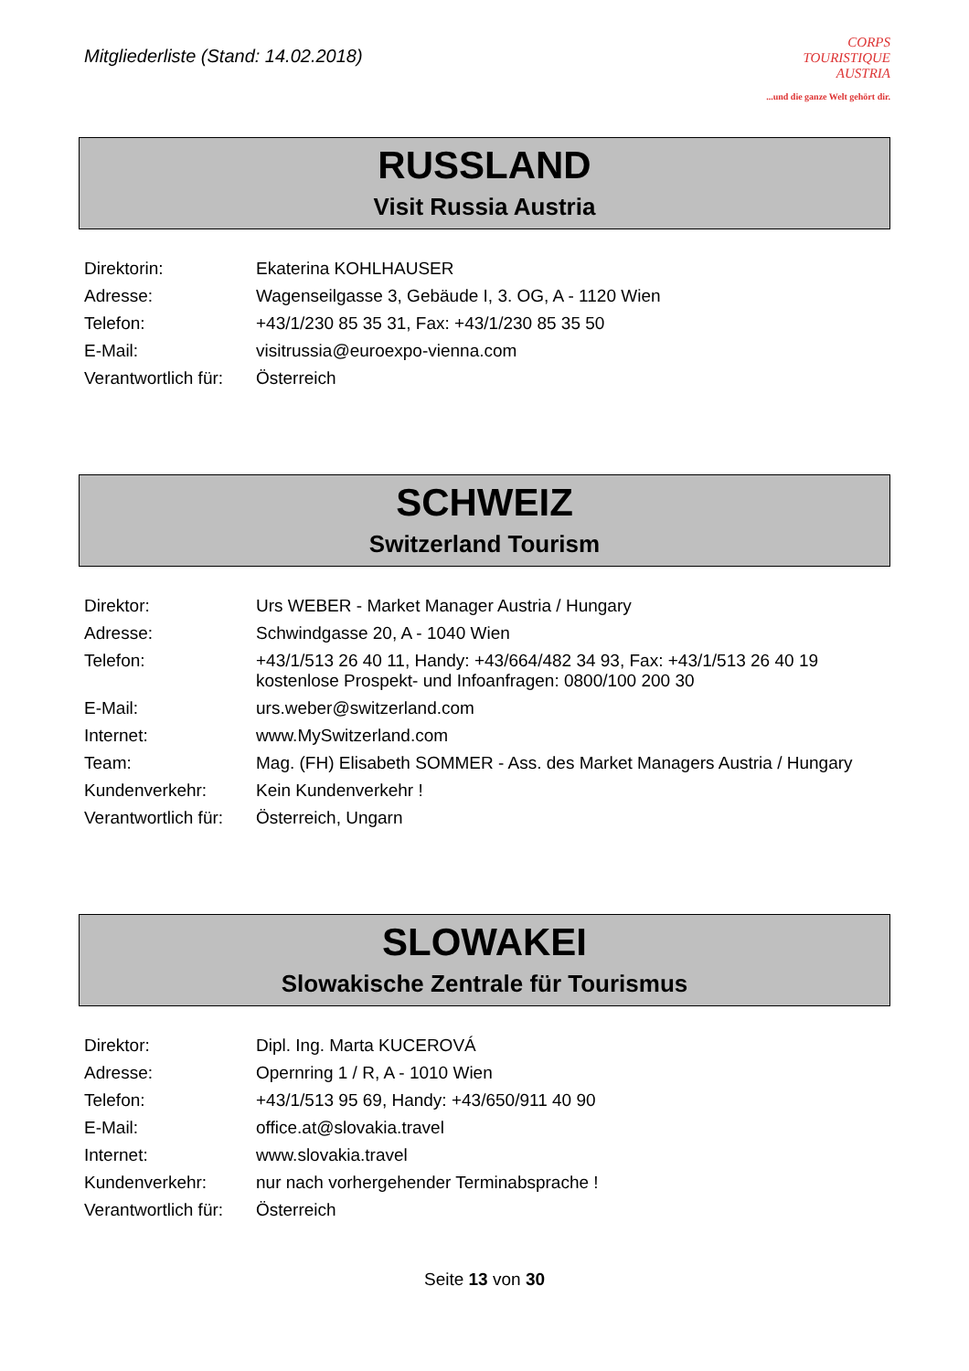Mitgliederliste (Stand: 14.02.2018)
CORPS
TOURISTIQUE
AUSTRIA...und die ganze Welt gehört dir.
RUSSLAND
Visit Russia Austria
| Direktorin: | Ekaterina KOHLHAUSER |
| Adresse: | Wagenseilgasse 3, Gebäude I, 3. OG, A - 1120 Wien |
| Telefon: | +43/1/230 85 35 31, Fax: +43/1/230 85 35 50 |
| E-Mail: | visitrussia@euroexpo-vienna.com |
| Verantwortlich für: | Österreich |
SCHWEIZ
Switzerland Tourism
| Direktor: | Urs WEBER - Market Manager Austria / Hungary |
| Adresse: | Schwindgasse 20, A - 1040 Wien |
| Telefon: | +43/1/513 26 40 11, Handy: +43/664/482 34 93, Fax: +43/1/513 26 40 19 kostenlose Prospekt- und Infoanfragen: 0800/100 200 30 |
| E-Mail: | urs.weber@switzerland.com |
| Internet: | www.MySwitzerland.com |
| Team: | Mag. (FH) Elisabeth SOMMER - Ass. des Market Managers Austria / Hungary |
| Kundenverkehr: | Kein Kundenverkehr ! |
| Verantwortlich für: | Österreich, Ungarn |
SLOWAKEI
Slowakische Zentrale für Tourismus
| Direktor: | Dipl. Ing. Marta KUCEROVÁ |
| Adresse: | Opernring 1 / R, A - 1010 Wien |
| Telefon: | +43/1/513 95 69, Handy: +43/650/911 40 90 |
| E-Mail: | office.at@slovakia.travel |
| Internet: | www.slovakia.travel |
| Kundenverkehr: | nur nach vorhergehender Terminabsprache ! |
| Verantwortlich für: | Österreich |
Seite 13 von 30